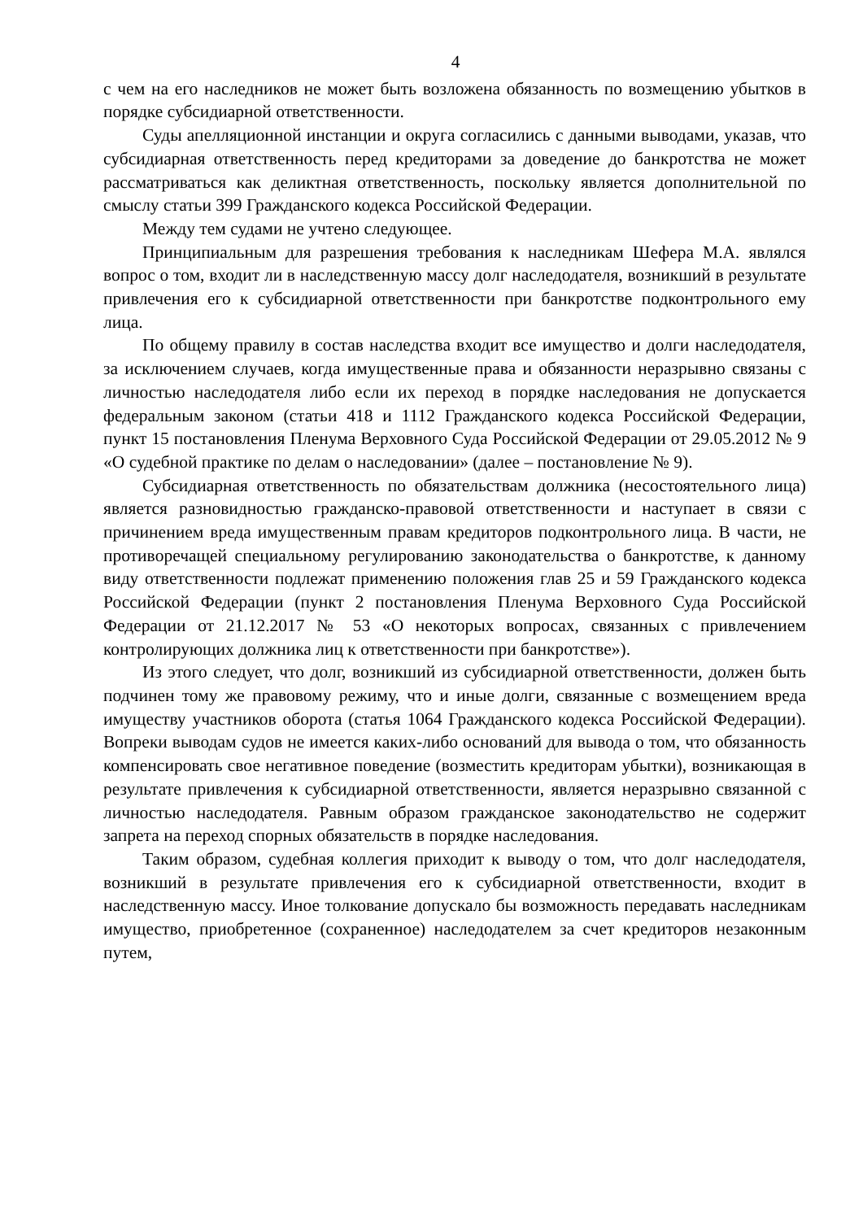4
с чем на его наследников не может быть возложена обязанность по возмещению убытков в порядке субсидиарной ответственности.
Суды апелляционной инстанции и округа согласились с данными выводами, указав, что субсидиарная ответственность перед кредиторами за доведение до банкротства не может рассматриваться как деликтная ответственность, поскольку является дополнительной по смыслу статьи 399 Гражданского кодекса Российской Федерации.
Между тем судами не учтено следующее.
Принципиальным для разрешения требования к наследникам Шефера М.А. являлся вопрос о том, входит ли в наследственную массу долг наследодателя, возникший в результате привлечения его к субсидиарной ответственности при банкротстве подконтрольного ему лица.
По общему правилу в состав наследства входит все имущество и долги наследодателя, за исключением случаев, когда имущественные права и обязанности неразрывно связаны с личностью наследодателя либо если их переход в порядке наследования не допускается федеральным законом (статьи 418 и 1112 Гражданского кодекса Российской Федерации, пункт 15 постановления Пленума Верховного Суда Российской Федерации от 29.05.2012 № 9 «О судебной практике по делам о наследовании» (далее – постановление № 9).
Субсидиарная ответственность по обязательствам должника (несостоятельного лица) является разновидностью гражданско-правовой ответственности и наступает в связи с причинением вреда имущественным правам кредиторов подконтрольного лица. В части, не противоречащей специальному регулированию законодательства о банкротстве, к данному виду ответственности подлежат применению положения глав 25 и 59 Гражданского кодекса Российской Федерации (пункт 2 постановления Пленума Верховного Суда Российской Федерации от 21.12.2017 № 53 «О некоторых вопросах, связанных с привлечением контролирующих должника лиц к ответственности при банкротстве»).
Из этого следует, что долг, возникший из субсидиарной ответственности, должен быть подчинен тому же правовому режиму, что и иные долги, связанные с возмещением вреда имуществу участников оборота (статья 1064 Гражданского кодекса Российской Федерации). Вопреки выводам судов не имеется каких-либо оснований для вывода о том, что обязанность компенсировать свое негативное поведение (возместить кредиторам убытки), возникающая в результате привлечения к субсидиарной ответственности, является неразрывно связанной с личностью наследодателя. Равным образом гражданское законодательство не содержит запрета на переход спорных обязательств в порядке наследования.
Таким образом, судебная коллегия приходит к выводу о том, что долг наследодателя, возникший в результате привлечения его к субсидиарной ответственности, входит в наследственную массу. Иное толкование допускало бы возможность передавать наследникам имущество, приобретенное (сохраненное) наследодателем за счет кредиторов незаконным путем,